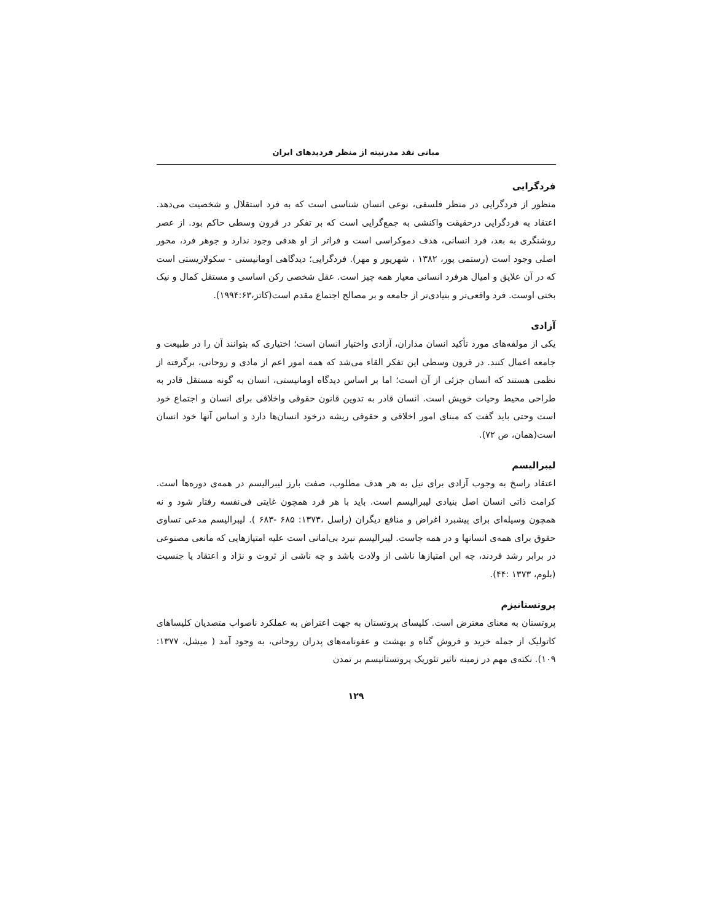مبانی نقد مدرنیته از منظر فردیدهای ایران
فردگرایی
منظور از فردگرایی در منظر فلسفی، نوعی انسان شناسی است که به فرد استقلال و شخصیت می‌دهد. اعتقاد به فردگرایی درحقیقت واکنشی به جمع‌گرایی است که بر تفکر در قرون وسطی حاکم بود. از عصر روشنگری به بعد، فرد انسانی، هدف دموکراسی است و فراتر از او هدفی وجود ندارد و جوهر فرد، محور اصلی وجود است (رستمی پور، ۱۳۸۲ ، شهریور و مهر). فردگرایی؛ دیدگاهی اومانیستی - سکولاریستی است که در آن علایق و امیال هرفرد انسانی معیار همه چیز است. عقل شخصی رکن اساسی و مستقل کمال و نیک بختی اوست. فرد واقعی‌تر و بنیادی‌تر از جامعه و بر مصالح اجتماع مقدم است(کاتز،۱۹۹۴:۶۳).
آزادی
یکی از مولفه‌های مورد تأکید انسان مداران، آزادی واختیار انسان است؛ اختیاری که بتوانند آن را در طبیعت و جامعه اعمال کنند. در قرون وسطی این تفکر القاء می‌شد که همه امور اعم از مادی و روحانی، برگرفته از نظمی هستند که انسان جزئی از آن است؛ اما بر اساس دیدگاه اومانیستی، انسان به گونه مستقل قادر به طراحی محیط وحیات خویش است. انسان قادر به تدوین قانون حقوقی واخلاقی برای انسان و اجتماع خود است وحتی باید گفت که مبنای امور اخلاقی و حقوقی ریشه درخود انسان‌ها دارد و اساس آنها خود انسان است(همان، ص ۷۲).
لیبرالیسم
اعتقاد راسخ به وجوب آزادی برای نیل به هر هدف مطلوب، صفت بارز لیبرالیسم در همه‌ی دوره‌ها است. کرامت ذاتی انسان اصل بنیادی لیبرالیسم است. باید با هر فرد همچون غایتی فی‌نفسه رفتار شود و نه همچون وسیله‌ای برای پیشبرد اغراض و منافع دیگران (راسل ،۱۳۷۳: ۶۸۵ -۶۸۳ ). لیبرالیسم مدعی تساوی حقوق برای همه‌ی انسانها و در همه جاست. لیبرالیسم نبرد بی‌امانی است علیه امتیازهایی که مانعی مصنوعی در برابر رشد فردند، چه این امتیازها ناشی از ولادت باشد و چه ناشی از ثروت و نژاد و اعتقاد یا جنسیت (بلوم، ۱۳۷۳ :۴۴).
پروتستانیزم
پروتستان به معنای معترض است. کلیسای پروتستان به جهت اعتراض به عملکرد ناصواب متصدیان کلیساهای کاتولیک از جمله خرید و فروش گناه و بهشت و عفونامه‌های پدران روحانی، به وجود آمد ( میشل، ۱۳۷۷: ۱۰۹). نکته‌ی مهم در زمینه تاثیر تئوریک پروتستانیسم بر تمدن
۱۲۹